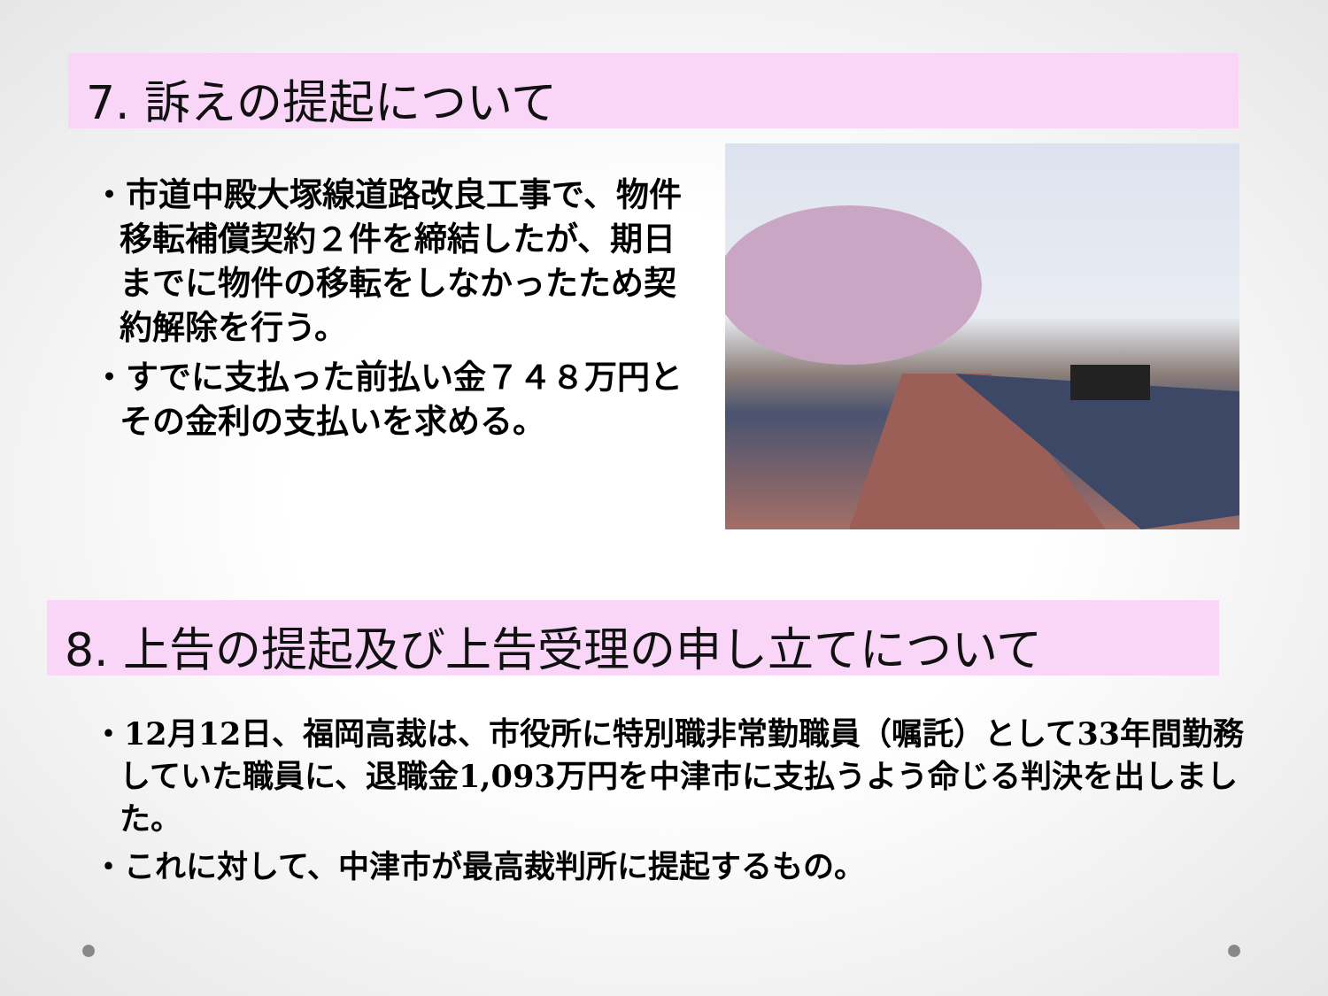7. 訴えの提起について
・市道中殿大塚線道路改良工事で、物件移転補償契約２件を締結したが、期日までに物件の移転をしなかったため契約解除を行う。
・すでに支払った前払い金７４８万円とその金利の支払いを求める。
8. 上告の提起及び上告受理の申し立てについて
・12月12日、福岡高裁は、市役所に特別職非常勤職員（嘱託）として33年間勤務していた職員に、退職金1,093万円を中津市に支払うよう命じる判決を出しました。
・これに対して、中津市が最高裁判所に提起するもの。